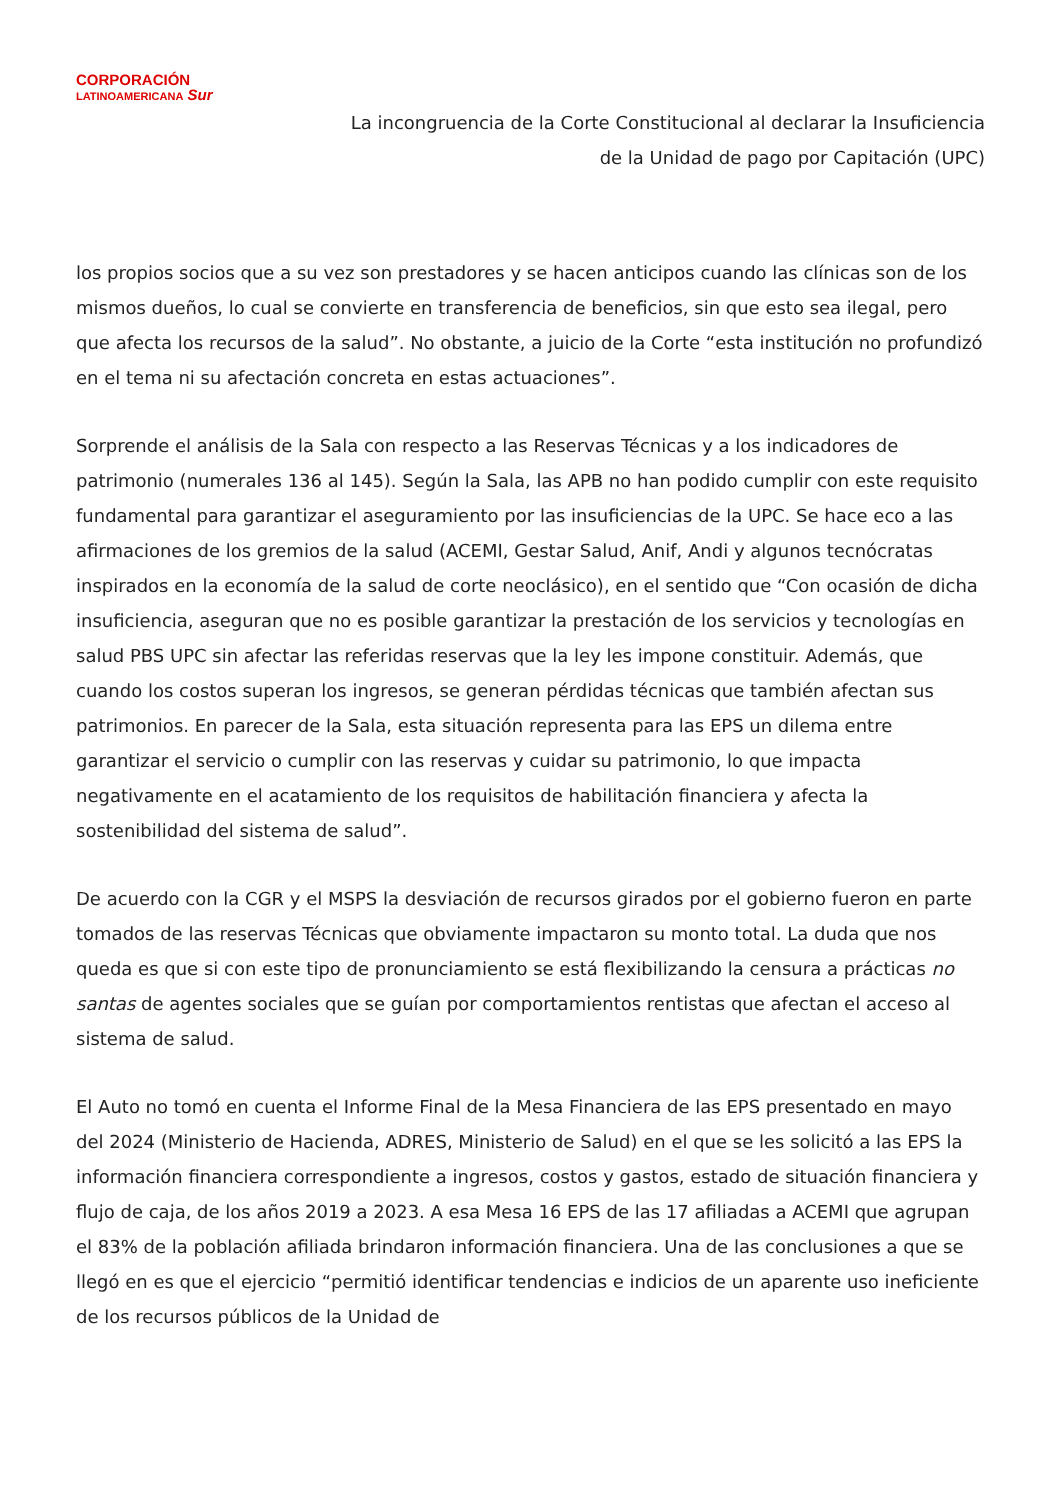CORPORACIÓN
LATINOAMERICANA Sur
La incongruencia de la Corte Constitucional al declarar la Insuficiencia
de la Unidad de pago por Capitación (UPC)
los propios socios que a su vez son prestadores y se hacen anticipos cuando las clínicas son de los mismos dueños, lo cual se convierte en transferencia de beneficios, sin que esto sea ilegal, pero que afecta los recursos de la salud”. No obstante, a juicio de la Corte “esta institución no profundizó en el tema ni su afectación concreta en estas actuaciones”.
Sorprende el análisis de la Sala con respecto a las Reservas Técnicas y a los indicadores de patrimonio (numerales 136 al 145). Según la Sala, las APB no han podido cumplir con este requisito fundamental para garantizar el aseguramiento por las insuficiencias de la UPC. Se hace eco a las afirmaciones de los gremios de la salud (ACEMI, Gestar Salud, Anif, Andi y algunos tecnócratas inspirados en la economía de la salud de corte neoclásico), en el sentido que “Con ocasión de dicha insuficiencia, aseguran que no es posible garantizar la prestación de los servicios y tecnologías en salud PBS UPC sin afectar las referidas reservas que la ley les impone constituir. Además, que cuando los costos superan los ingresos, se generan pérdidas técnicas que también afectan sus patrimonios. En parecer de la Sala, esta situación representa para las EPS un dilema entre garantizar el servicio o cumplir con las reservas y cuidar su patrimonio, lo que impacta negativamente en el acatamiento de los requisitos de habilitación financiera y afecta la sostenibilidad del sistema de salud”.
De acuerdo con la CGR y el MSPS la desviación de recursos girados por el gobierno fueron en parte tomados de las reservas Técnicas que obviamente impactaron su monto total. La duda que nos queda es que si con este tipo de pronunciamiento se está flexibilizando la censura a prácticas no santas de agentes sociales que se guían por comportamientos rentistas que afectan el acceso al sistema de salud.
El Auto no tomó en cuenta el Informe Final de la Mesa Financiera de las EPS presentado en mayo del 2024 (Ministerio de Hacienda, ADRES, Ministerio de Salud) en el que se les solicitó a las EPS la información financiera correspondiente a ingresos, costos y gastos, estado de situación financiera y flujo de caja, de los años 2019 a 2023. A esa Mesa 16 EPS de las 17 afiliadas a ACEMI que agrupan el 83% de la población afiliada brindaron información financiera. Una de las conclusiones a que se llegó en es que el ejercicio “permitió identificar tendencias e indicios de un aparente uso ineficiente de los recursos públicos de la Unidad de